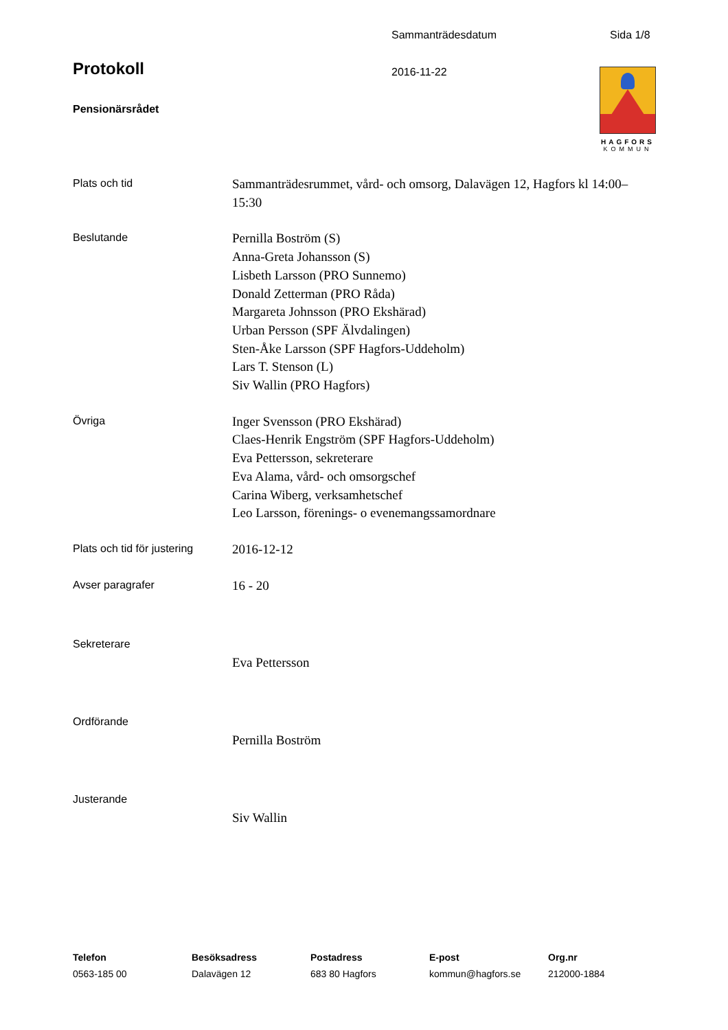Sammanträdesdatum Sida 1/8
Protokoll 2016-11-22
Pensionärsrådet
HAGFORS
KOMMUN
Plats och tid
Sammanträdesrummet, vård- och omsorg, Dalavägen 12, Hagfors kl 14:00–15:30
Beslutande
Pernilla Boström (S)
Anna-Greta Johansson (S)
Lisbeth Larsson (PRO Sunnemo)
Donald Zetterman (PRO Råda)
Margareta Johnsson (PRO Ekshärad)
Urban Persson (SPF Älvdalingen)
Sten-Åke Larsson (SPF Hagfors-Uddeholm)
Lars T. Stenson (L)
Siv Wallin (PRO Hagfors)
Övriga
Inger Svensson (PRO Ekshärad)
Claes-Henrik Engström (SPF Hagfors-Uddeholm)
Eva Pettersson, sekreterare
Eva Alama, vård- och omsorgschef
Carina Wiberg, verksamhetschef
Leo Larsson, förenings- o evenemangssamordnare
Plats och tid för justering
2016-12-12
Avser paragrafer
16 - 20
Sekreterare
Eva Pettersson
Ordförande
Pernilla Boström
Justerande
Siv Wallin
Telefon
0563-185 00
Besöksadress
Dalavägen 12
Postadress
683 80 Hagfors
E-post
kommun@hagfors.se
Org.nr
212000-1884